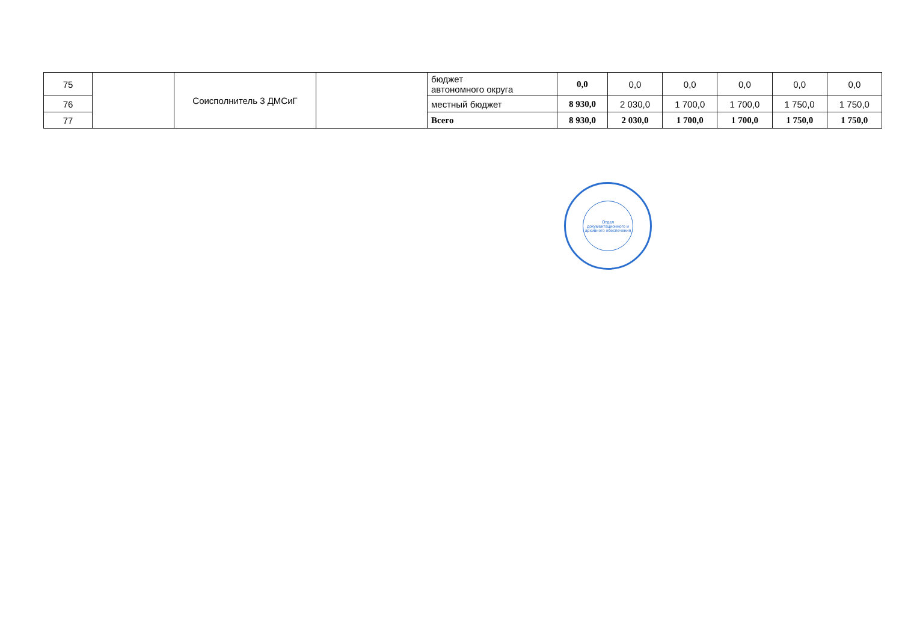| 75 | | Соисполнитель 3 ДМСиГ | | бюджет автономного округа | 0,0 | 0,0 | 0,0 | 0,0 | 0,0 | 0,0 |
| 76 | | | | местный бюджет | 8 930,0 | 2 030,0 | 1 700,0 | 1 700,0 | 1 750,0 | 1 750,0 |
| 77 | | | | Всего | 8 930,0 | 2 030,0 | 1 700,0 | 1 700,0 | 1 750,0 | 1 750,0 |
Отдел документационного и архивного обеспечения